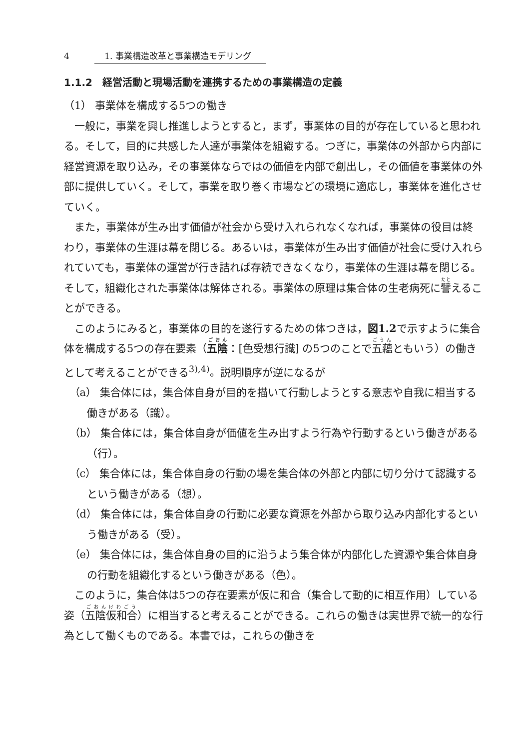4 1. 事業構造改革と事業構造モデリング
1.1.2　経営活動と現場活動を連携するための事業構造の定義
（1） 事業体を構成する5つの働き
一般に，事業を興し推進しようとすると，まず，事業体の目的が存在していると思われる。そして，目的に共感した人達が事業体を組織する。つぎに，事業体の外部から内部に経営資源を取り込み，その事業体ならではの価値を内部で創出し，その価値を事業体の外部に提供していく。そして，事業を取り巻く市場などの環境に適応し，事業体を進化させていく。
また，事業体が生み出す価値が社会から受け入れられなくなれば，事業体の役目は終わり，事業体の生涯は幕を閉じる。あるいは，事業体が生み出す価値が社会に受け入れられていても，事業体の運営が行き詰れば存続できなくなり，事業体の生涯は幕を閉じる。そして，組織化された事業体は解体される。事業体の原理は集合体の生老病死に譬えることができる。
このようにみると，事業体の目的を遂行するための体つきは，図1.2で示すように集合体を構成する5つの存在要素（五陰：[色受想行識] の5つのことで五蘊ともいう）の働きとして考えることができる<sup>3),4)</sup>。説明順序が逆になるが
（a） 集合体には，集合体自身が目的を描いて行動しようとする意志や自我に相当する働きがある（識）。
（b） 集合体には，集合体自身が価値を生み出すよう行為や行動するという働きがある（行）。
（c） 集合体には，集合体自身の行動の場を集合体の外部と内部に切り分けて認識するという働きがある（想）。
（d） 集合体には，集合体自身の行動に必要な資源を外部から取り込み内部化するという働きがある（受）。
（e） 集合体には，集合体自身の目的に沿うよう集合体が内部化した資源や集合体自身の行動を組織化するという働きがある（色）。
このように，集合体は5つの存在要素が仮に和合（集合して動的に相互作用）している姿（五陰仮和合）に相当すると考えることができる。これらの働きは実世界で統一的な行為として働くものである。本書では，これらの働きを